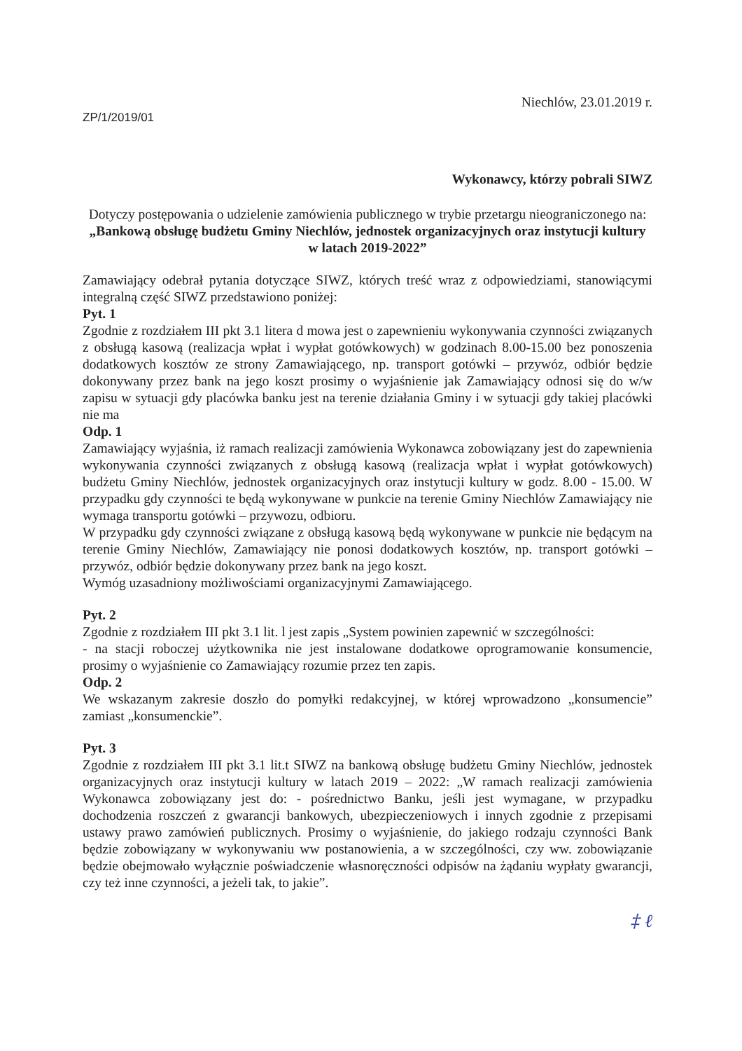ZP/1/2019/01
Niechlów, 23.01.2019 r.
Wykonawcy, którzy pobrali SIWZ
Dotyczy postępowania o udzielenie zamówienia publicznego w trybie przetargu nieograniczonego na:
„Bankową obsługę budżetu Gminy Niechlów, jednostek organizacyjnych oraz instytucji kultury w latach 2019-2022”
Zamawiający odebrał pytania dotyczące SIWZ, których treść wraz z odpowiedziami, stanowiącymi integralną część SIWZ przedstawiono poniżej:
Pyt. 1
Zgodnie z rozdziałem III pkt 3.1 litera d mowa jest o zapewnieniu wykonywania czynności związanych z obsługą kasową (realizacja wpłat i wypłat gotówkowych) w godzinach 8.00-15.00 bez ponoszenia dodatkowych kosztów ze strony Zamawiającego, np. transport gotówki – przywóz, odbiór będzie dokonywany przez bank na jego koszt prosimy o wyjaśnienie jak Zamawiający odnosi się do w/w zapisu w sytuacji gdy placówka banku jest na terenie działania Gminy i w sytuacji gdy takiej placówki nie ma
Odp. 1
Zamawiający wyjaśnia, iż ramach realizacji zamówienia Wykonawca zobowiązany jest do zapewnienia wykonywania czynności związanych z obsługą kasową (realizacja wpłat i wypłat gotówkowych) budżetu Gminy Niechlów, jednostek organizacyjnych oraz instytucji kultury w godz. 8.00 - 15.00. W przypadku gdy czynności te będą wykonywane w punkcie na terenie Gminy Niechlów Zamawiający nie wymaga transportu gotówki – przywozu, odbioru.
W przypadku gdy czynności związane z obsługą kasową będą wykonywane w punkcie nie będącym na terenie Gminy Niechlów, Zamawiający nie ponosi dodatkowych kosztów, np. transport gotówki – przywóz, odbiór będzie dokonywany przez bank na jego koszt.
Wymóg uzasadniony możliwościami organizacyjnymi Zamawiającego.
Pyt. 2
Zgodnie z rozdziałem III pkt 3.1 lit. l jest zapis „System powinien zapewnić w szczególności:
- na stacji roboczej użytkownika nie jest instalowane dodatkowe oprogramowanie konsumencie, prosimy o wyjaśnienie co Zamawiający rozumie przez ten zapis.
Odp. 2
We wskazanym zakresie doszło do pomyłki redakcyjnej, w której wprowadzono „konsumencie” zamiast „konsumenckie”.
Pyt. 3
Zgodnie z rozdziałem III pkt 3.1 lit.t SIWZ na bankową obsługę budżetu Gminy Niechlów, jednostek organizacyjnych oraz instytucji kultury w latach 2019 – 2022: „W ramach realizacji zamówienia Wykonawca zobowiązany jest do: - pośrednictwo Banku, jeśli jest wymagane, w przypadku dochodzenia roszczeń z gwarancji bankowych, ubezpieczeniowych i innych zgodnie z przepisami ustawy prawo zamówień publicznych. Prosimy o wyjaśnienie, do jakiego rodzaju czynności Bank będzie zobowiązany w wykonywaniu ww postanowienia, a w szczególności, czy ww. zobowiązanie będzie obejmowało wyłącznie poświadczenie własnoręczności odpisów na żądaniu wypłaty gwarancji, czy też inne czynności, a jeżeli tak, to jakie”.
‡ ℓ